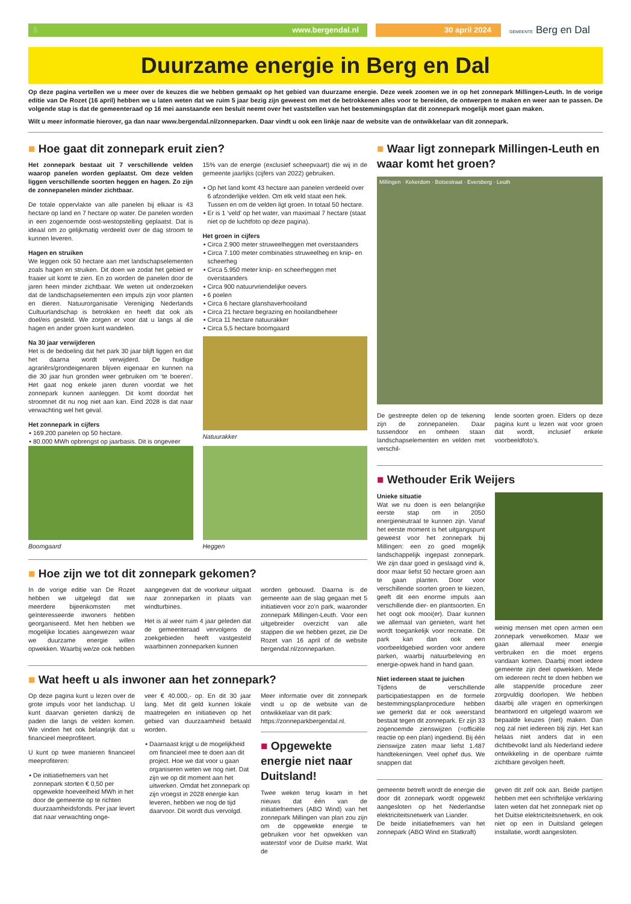5 www.bergendal.nl 30 april 2024
GEMEENTE Berg en Dal
Duurzame energie in Berg en Dal
Op deze pagina vertellen we u meer over de keuzes die we hebben gemaakt op het gebied van duurzame energie. Deze week zoomen we in op het zonnepark Millingen-Leuth. In de vorige editie van De Rozet (16 april) hebben we u laten weten dat we ruim 5 jaar bezig zijn geweest om met de betrokkenen alles voor te bereiden, de ontwerpen te maken en weer aan te passen. De volgende stap is dat de gemeenteraad op 16 mei aanstaande een besluit neemt over het vaststellen van het bestemmingsplan dat dit zonnepark mogelijk moet gaan maken.
Wilt u meer informatie hierover, ga dan naar www.bergendal.nl/zonneparken. Daar vindt u ook een linkje naar de website van de ontwikkelaar van dit zonnepark.
■ Hoe gaat dit zonnepark eruit zien?
Het zonnepark bestaat uit 7 verschillende velden waarop panelen worden geplaatst. Om deze velden liggen verschillende soorten heggen en hagen. Zo zijn de zonnepanelen minder zichtbaar.
De totale oppervlakte van alle panelen bij elkaar is 43 hectare op land en 7 hectare op water. De panelen worden in een zogenoemde oost-westopstelling geplaatst. Dat is ideaal om zo gelijkmatig verdeeld over de dag stroom te kunnen leveren.
Hagen en struiken
We leggen ook 50 hectare aan met landschapselementen zoals hagen en struiken. Dit doen we zodat het gebied er fraaier uit komt te zien. En zo worden de panelen door de jaren heen minder zichtbaar. We weten uit onderzoeken dat de landschapselementen een impuls zijn voor planten en dieren. Natuurorganisatie Vereniging Nederlands Cultuurlandschap is betrokken en heeft dat ook als doel/eis gesteld. We zorgen er voor dat u langs al die hagen en ander groen kunt wandelen.
Na 30 jaar verwijderen
Het is de bedoeling dat het park 30 jaar blijft liggen en dat het daarna wordt verwijderd. De huidige agrariërs/grondeigenaren blijven eigenaar en kunnen na die 30 jaar hun gronden weer gebruiken om ‘te boeren’. Het gaat nog enkele jaren duren voordat we het zonnepark kunnen aanleggen. Dit komt doordat het stroomnet dit nu nog niet aan kan. Eind 2028 is dat naar verwachting wel het geval.
Het zonnepark in cijfers
169.200 panelen op 50 hectare.
80.000 MWh opbrengst op jaarbasis. Dit is ongeveer
15% van de energie (exclusief scheepvaart) die wij in de gemeente jaarlijks (cijfers van 2022) gebruiken.
Op het land komt 43 hectare aan panelen verdeeld over 6 afzonderlijke velden. Om elk veld staat een hek. Tussen en om de velden ligt groen. In totaal 50 hectare.
Er is 1 ‘veld’ op het water, van maximaal 7 hectare (staat niet op de luchtfoto op deze pagina).
Het groen in cijfers
Circa 2.900 meter struweelheggen met overstaanders
Circa 7.100 meter combinaties struweelheg en knip- en scheerheg
Circa 5.950 meter knip- en scheerheggen met overstaanders
Circa 900 natuurvriendelijke oevers
6 poelen
Circa 6 hectare glanshaverhooiland
Circa 21 hectare begrazing en hooilandbeheer
Circa 11 hectare natuurakker
Circa 5,5 hectare boomgaard
Natuurakker
Boomgaard Heggen
■ Hoe zijn we tot dit zonnepark gekomen?
In de vorige editie van De Rozet hebben we uitgelegd dat we meerdere bijeenkomsten met geïnteresseerde inwoners hebben georganiseerd. Met hen hebben we mogelijke locaties aangewezen waar we duurzame energie willen opwekken. Waarbij we/ze ook hebben
aangegeven dat de voorkeur uitgaat naar zonneparken in plaats van windturbines.
Het is al weer ruim 4 jaar geleden dat de gemeenteraad vervolgens de zoekgebieden heeft vastgesteld waarbinnen zonneparken kunnen
worden gebouwd. Daarna is de gemeente aan de slag gegaan met 5 initiatieven voor zo’n park, waaronder zonnepark Millingen-Leuth. Voor een uitgebreider overzicht van alle stappen die we hebben gezet, zie De Rozet van 16 april of de website bergendal.nl/zonneparken.
■ Wat heeft u als inwoner aan het zonnepark?
Op deze pagina kunt u lezen over de grote impuls voor het landschap. U kunt daarvan genieten dankzij de paden die langs de velden komen. We vinden het ook belangrijk dat u financieel meeprofiteert.
U kunt op twee manieren financieel meeprofiteren:
De initiatiefnemers van het zonnepark storten € 0,50 per opgewekte hoeveelheid MWh in het door de gemeente op te richten duurzaamheidsfonds. Per jaar levert dat naar verwachting onge-
veer € 40.000,- op. En dit 30 jaar lang. Met dit geld kunnen lokale maatregelen en initiatieven op het gebied van duurzaamheid betaald worden.
Daarnaast krijgt u de mogelijkheid om financieel mee te doen aan dit project. Hoe we dat voor u gaan organiseren weten we nog niet. Dat zijn we op dit moment aan het uitwerken. Omdat het zonnepark op zijn vroegst in 2028 energie kan leveren, hebben we nog de tijd daarvoor. Dit wordt dus vervolgd.
Meer informatie over dit zonnepark vindt u op de website van de ontwikkelaar van dit park:
https://zonneparkbergendal.nl.
■ Opgewekte energie niet naar Duitsland!
Twee weken terug kwam in het nieuws dat één van de initiatiefnemers (ABO Wind) van het zonnepark Millingen van plan zou zijn om de opgewekte energie te gebruiken voor het opwekken van waterstof voor de Duitse markt. Wat de
■ Waar ligt zonnepark Millingen-Leuth en waar komt het groen?
Millingen · Kekerdom · Botsestraat · Eversberg · Leuth
De gestreepte delen op de tekening zijn de zonnepanelen. Daar tussendoor en omheen staan landschapselementen en velden met verschil-
lende soorten groen. Elders op deze pagina kunt u lezen wat voor groen dat wordt, inclusief enkele voorbeeldfoto’s.
■ Wethouder Erik Weijers
Unieke situatie
Wat we nu doen is een belangrijke eerste stap om in 2050 energieneutraal te kunnen zijn. Vanaf het eerste moment is het uitgangspunt geweest voor het zonnepark bij Millingen: een zo goed mogelijk landschappelijk ingepast zonnepark. We zijn daar goed in geslaagd vind ik, door maar liefst 50 hectare groen aan te gaan planten. Door voor verschillende soorten groen te kiezen, geeft dit een enorme impuls aan verschillende dier- en plantsoorten. En het oogt ook mooi(er). Daar kunnen we allemaal van genieten, want het wordt toegankelijk voor recreatie. Dit park kan dan ook een voorbeeldgebied worden voor andere parken, waarbij natuurbeleving en energie-opwek hand in hand gaan.
Niet iedereen staat te juichen
Tijdens de verschillende participatiestappen en de formele bestemmingsplanprocedure hebben we gemerkt dat er ook weerstand bestaat tegen dit zonnepark. Er zijn 33 zogenoemde zienswijzen (=officiële reactie op een plan) ingediend. Bij één zienswijze zaten maar liefst 1.487 handtekeningen. Veel ophef dus. We snappen dat
weinig mensen met open armen een zonnepark verwelkomen. Maar we gaan allemaal meer energie verbruiken en die moet ergens vandaan komen. Daarbij moet iedere gemeente zijn deel opwekken. Mede om iedereen recht te doen hebben we alle stappen/de procedure zeer zorgvuldig doorlopen. We hebben daarbij alle vragen en opmerkingen beantwoord en uitgelegd waarom we bepaalde keuzes (niet) maken. Dan nog zal niet iedereen blij zijn. Het kan helaas niet anders dat in een dichtbevolkt land als Nederland iedere ontwikkeling in de openbare ruimte zichtbare gevolgen heeft.
gemeente betreft wordt de energie die door dit zonnepark wordt opgewekt aangesloten op het Nederlandse elektriciteitsnetwerk van Liander.
De beide initiatiefnemers van het zonnepark (ABO Wind en Statkraft)
geven dit zelf ook aan. Beide partijen hebben met een schriftelijke verklaring laten weten dat het zonnepark niet op het Duitse elektriciteitsnetwerk, en ook niet op een in Duitsland gelegen installatie, wordt aangesloten.